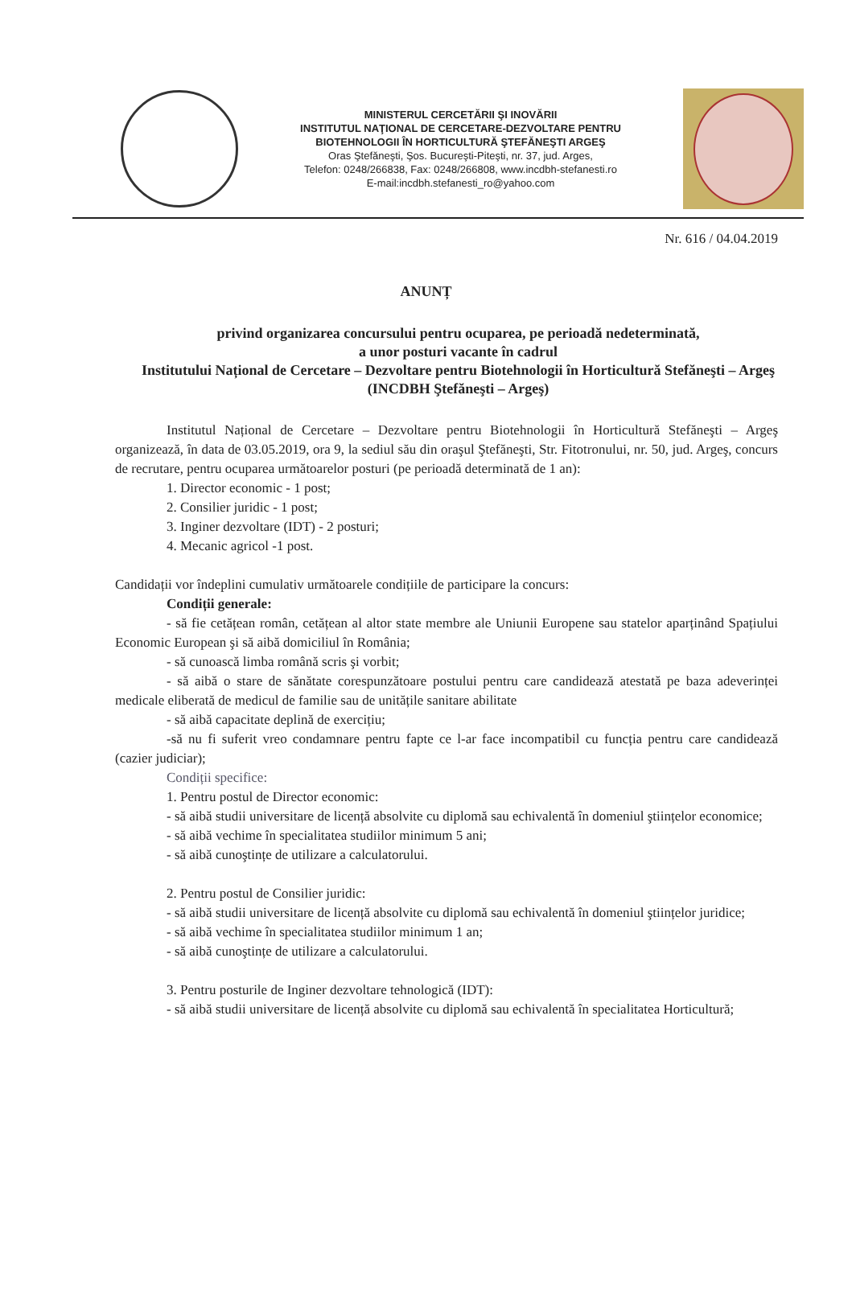MINISTERUL CERCETĂRII ŞI INOVĂRII
INSTITUTUL NAŢIONAL DE CERCETARE-DEZVOLTARE PENTRU
BIOTEHNOLOGII ÎN HORTICULTURĂ ŞTEFĂNEŞTI ARGEŞ
Oras Ştefăneşti, Şos. Bucureşti-Piteşti, nr. 37, jud. Arges,
Telefon: 0248/266838, Fax: 0248/266808, www.incdbh-stefanesti.ro
E-mail:incdbh.stefanesti_ro@yahoo.com
Nr. 616 / 04.04.2019
ANUNȚ
privind organizarea concursului pentru ocuparea, pe perioadă nedeterminată,
a unor posturi vacante în cadrul
Institutului Național de Cercetare – Dezvoltare pentru Biotehnologii în Horticultură Stefăneşti – Argeş (INCDBH Ştefăneşti – Argeş)
Institutul Național de Cercetare – Dezvoltare pentru Biotehnologii în Horticultură Stefăneşti – Argeş organizează, în data de 03.05.2019, ora 9, la sediul său din oraşul Ştefăneşti, Str. Fitotronului, nr. 50, jud. Argeş, concurs de recrutare, pentru ocuparea următoarelor posturi (pe perioadă determinată de 1 an):
1. Director economic - 1 post;
2. Consilier juridic - 1 post;
3. Inginer dezvoltare (IDT) - 2 posturi;
4. Mecanic agricol -1 post.
Candidații vor îndeplini cumulativ următoarele condițiile de participare la concurs:
Condiții generale:
- să fie cetățean român, cetățean al altor state membre ale Uniunii Europene sau statelor aparținând Spațiului Economic European şi să aibă domiciliul în România;
- să cunoască limba română scris şi vorbit;
- să aibă o stare de sănătate corespunzătoare postului pentru care candidează atestată pe baza adeverinței medicale eliberată de medicul de familie sau de unitățile sanitare abilitate
- să aibă capacitate deplină de exercițiu;
-să nu fi suferit vreo condamnare pentru fapte ce l-ar face incompatibil cu funcția pentru care candidează (cazier judiciar);
Condiții specifice:
1. Pentru postul de Director economic:
- să aibă studii universitare de licență absolvite cu diplomă sau echivalentă în domeniul ştiințelor economice;
- să aibă vechime în specialitatea studiilor minimum 5 ani;
- să aibă cunoştințe de utilizare a calculatorului.
2. Pentru postul de Consilier juridic:
- să aibă studii universitare de licență absolvite cu diplomă sau echivalentă în domeniul ştiințelor juridice;
- să aibă vechime în specialitatea studiilor minimum 1 an;
- să aibă cunoştințe de utilizare a calculatorului.
3. Pentru posturile de Inginer dezvoltare tehnologică (IDT):
- să aibă studii universitare de licență absolvite cu diplomă sau echivalentă în specialitatea Horticultură;